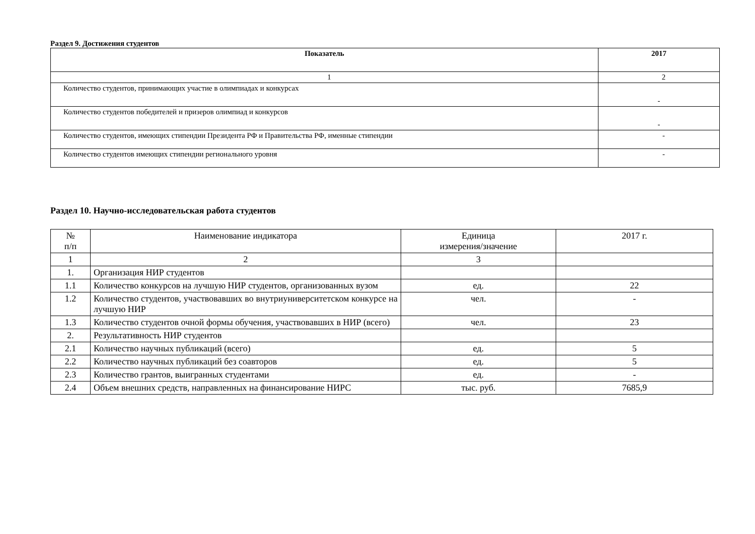Раздел 9. Достижения студентов
| Показатель | 2017 |
| --- | --- |
| 1 | 2 |
| Количество студентов, принимающих участие в олимпиадах и конкурсах | - |
| Количество студентов победителей и призеров олимпиад и конкурсов | - |
| Количество студентов, имеющих стипендии Президента РФ и Правительства РФ, именные стипендии | - |
| Количество студентов имеющих стипендии регионального уровня | - |
Раздел 10. Научно-исследовательская работа студентов
| № п/п | Наименование индикатора | Единица измерения/значение | 2017 г. |
| --- | --- | --- | --- |
| 1 | 2 | 3 | |
| 1. | Организация НИР студентов | | |
| 1.1 | Количество конкурсов на лучшую НИР студентов, организованных вузом | ед. | 22 |
| 1.2 | Количество студентов, участвовавших во внутриуниверситетском конкурсе на лучшую НИР | чел. | - |
| 1.3 | Количество студентов очной формы обучения, участвовавших в НИР (всего) | чел. | 23 |
| 2. | Результативность НИР студентов | | |
| 2.1 | Количество научных публикаций (всего) | ед. | 5 |
| 2.2 | Количество научных публикаций без соавторов | ед. | 5 |
| 2.3 | Количество грантов, выигранных студентами | ед. | - |
| 2.4 | Объем внешних средств, направленных на финансирование НИРС | тыс. руб. | 7685,9 |